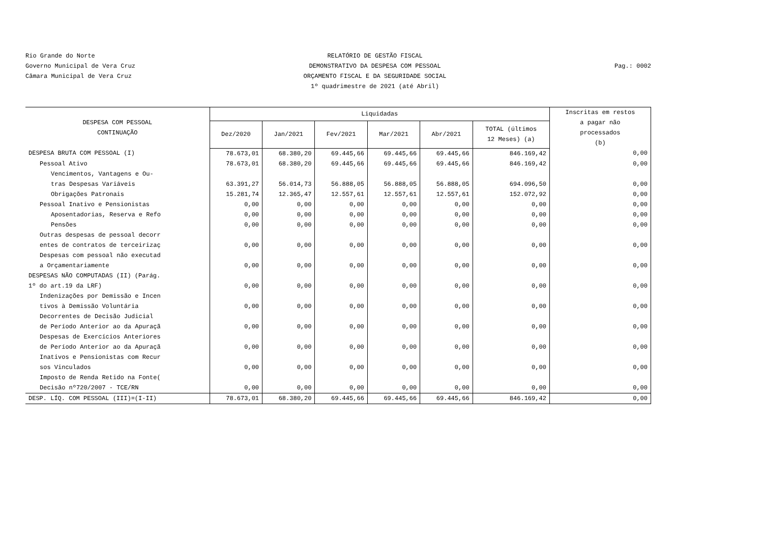Rio Grande do Norte
Governo Municipal de Vera Cruz
Câmara Municipal de Vera Cruz
RELATÓRIO DE GESTÃO FISCAL
DEMONSTRATIVO DA DESPESA COM PESSOAL
ORÇAMENTO FISCAL E DA SEGURIDADE SOCIAL
1º quadrimestre de 2021 (até Abril)
Pag.: 0002
| DESPESA COM PESSOAL CONTINUAÇÃO | Liquidadas | | | | | | Inscritas em restos a pagar não processados (b) |
| --- | --- | --- | --- | --- | --- | --- | --- |
| | Dez/2020 | Jan/2021 | Fev/2021 | Mar/2021 | Abr/2021 | TOTAL (últimos 12 Meses) (a) | |
| DESPESA BRUTA COM PESSOAL (I) | 78.673,01 | 68.380,20 | 69.445,66 | 69.445,66 | 69.445,66 | 846.169,42 | 0,00 |
| Pessoal Ativo | 78.673,01 | 68.380,20 | 69.445,66 | 69.445,66 | 69.445,66 | 846.169,42 | 0,00 |
| Vencimentos, Vantagens e Ou- tras Despesas Variáveis | 63.391,27 | 56.014,73 | 56.888,05 | 56.888,05 | 56.888,05 | 694.096,50 | 0,00 |
| Obrigações Patronais | 15.281,74 | 12.365,47 | 12.557,61 | 12.557,61 | 12.557,61 | 152.072,92 | 0,00 |
| Pessoal Inativo e Pensionistas | 0,00 | 0,00 | 0,00 | 0,00 | 0,00 | 0,00 | 0,00 |
| Aposentadorias, Reserva e Refo | 0,00 | 0,00 | 0,00 | 0,00 | 0,00 | 0,00 | 0,00 |
| Pensões | 0,00 | 0,00 | 0,00 | 0,00 | 0,00 | 0,00 | 0,00 |
| Outras despesas de pessoal decorr entes de contratos de terceirizaç | 0,00 | 0,00 | 0,00 | 0,00 | 0,00 | 0,00 | 0,00 |
| Despesas com pessoal não executad a Orçamentariamente | 0,00 | 0,00 | 0,00 | 0,00 | 0,00 | 0,00 | 0,00 |
| DESPESAS NÃO COMPUTADAS (II) (Parág. 1º do art.19 da LRF) | 0,00 | 0,00 | 0,00 | 0,00 | 0,00 | 0,00 | 0,00 |
| Indenizações por Demissão e Incen tivos à Demissão Voluntária | 0,00 | 0,00 | 0,00 | 0,00 | 0,00 | 0,00 | 0,00 |
| Decorrentes de Decisão Judicial de Período Anterior ao da Apuraçã | 0,00 | 0,00 | 0,00 | 0,00 | 0,00 | 0,00 | 0,00 |
| Despesas de Exercícios Anteriores de Período Anterior ao da Apuraçã | 0,00 | 0,00 | 0,00 | 0,00 | 0,00 | 0,00 | 0,00 |
| Inativos e Pensionistas com Recur sos Vinculados | 0,00 | 0,00 | 0,00 | 0,00 | 0,00 | 0,00 | 0,00 |
| Imposto de Renda Retido na Fonte( Decisão nº720/2007 - TCE/RN | 0,00 | 0,00 | 0,00 | 0,00 | 0,00 | 0,00 | 0,00 |
| DESP. LÍQ. COM PESSOAL (III)=(I-II) | 78.673,01 | 68.380,20 | 69.445,66 | 69.445,66 | 69.445,66 | 846.169,42 | 0,00 |